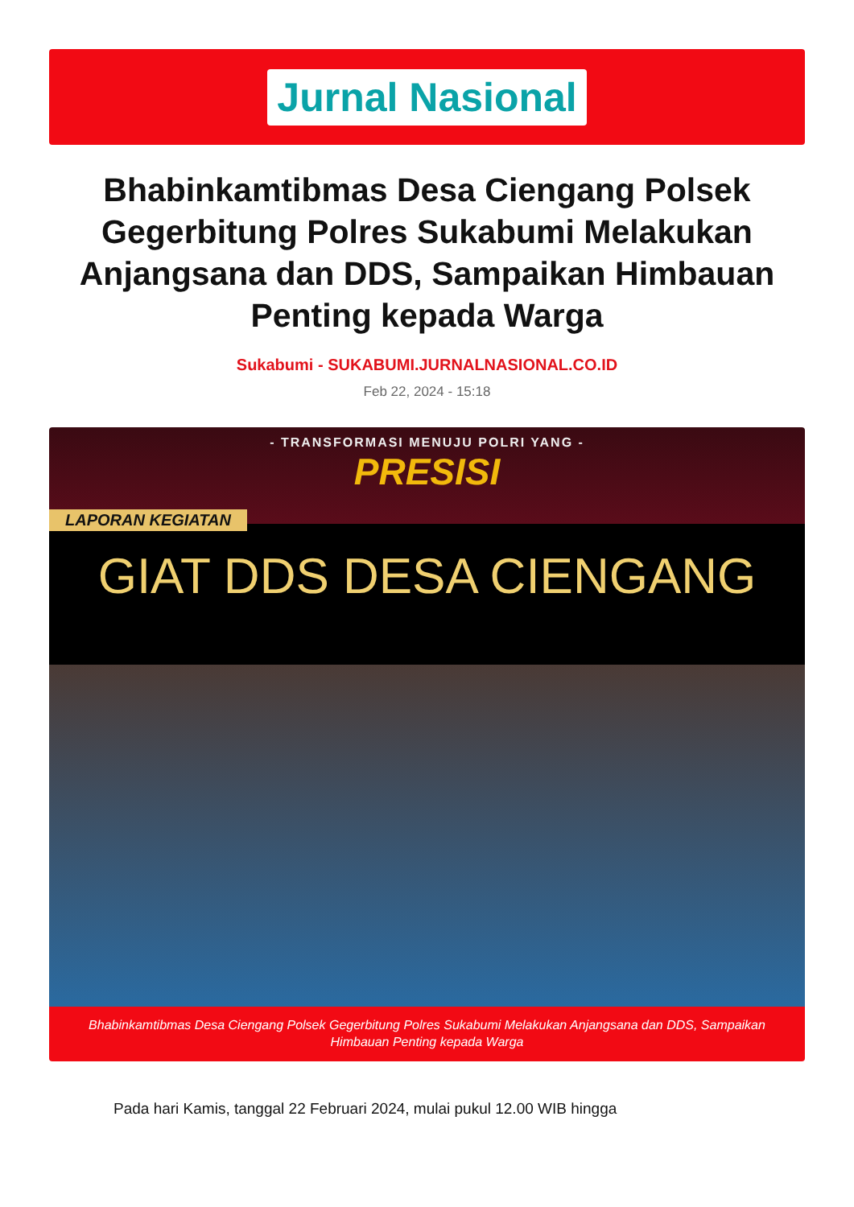Jurnal Nasional
Bhabinkamtibmas Desa Ciengang Polsek Gegerbitung Polres Sukabumi Melakukan Anjangsana dan DDS, Sampaikan Himbauan Penting kepada Warga
Sukabumi - SUKABUMI.JURNALNASIONAL.CO.ID
Feb 22, 2024 - 15:18
- TRANSFORMASI MENUJU POLRI YANG -
PRESISI
LAPORAN KEGIATAN
GIAT DDS DESA CIENGANG
Bhabinkamtibmas Desa Ciengang Polsek Gegerbitung Polres Sukabumi Melakukan Anjangsana dan DDS, Sampaikan Himbauan Penting kepada Warga
Pada hari Kamis, tanggal 22 Februari 2024, mulai pukul 12.00 WIB hingga